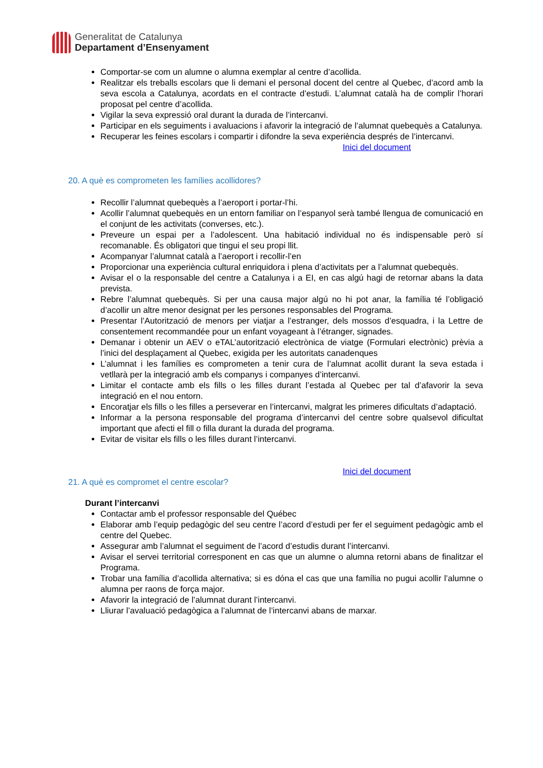Generalitat de Catalunya
Departament d’Ensenyament
Comportar-se com un alumne o alumna exemplar al centre d’acollida.
Realitzar els treballs escolars que li demani el personal docent del centre al Quebec, d’acord amb la seva escola a Catalunya, acordats en el contracte d’estudi. L’alumnat català ha de complir l’horari proposat pel centre d’acollida.
Vigilar la seva expressió oral durant la durada de l’intercanvi.
Participar en els seguiments i avaluacions i afavorir la integració de l’alumnat quebequès a Catalunya.
Recuperar les feines escolars i compartir i difondre la seva experiència després de l’intercanvi.
Inici del document
20. A què es comprometen les famílies acollidores?
Recollir l’alumnat quebequès a l’aeroport i portar-l’hi.
Acollir l’alumnat quebequès en un entorn familiar on l’espanyol serà també llengua de comunicació en el conjunt de les activitats (converses, etc.).
Preveure un espai per a l’adolescent. Una habitació individual no és indispensable però sí recomanable. És obligatori que tingui el seu propi llit.
Acompanyar l’alumnat català a l’aeroport i recollir-l’en
Proporcionar una experiència cultural enriquidora i plena d’activitats per a l’alumnat quebequès.
Avisar el o la responsable del centre a Catalunya i a EI, en cas algú hagi de retornar abans la data prevista.
Rebre l’alumnat quebequès. Si per una causa major algú no hi pot anar, la família té l’obligació d’acollir un altre menor designat per les persones responsables del Programa.
Presentar l’Autorització de menors per viatjar a l’estranger, dels mossos d’esquadra, i la Lettre de consentement recommandée pour un enfant voyageant à l’étranger, signades.
Demanar i obtenir un AEV o eTAL’autorització electrònica de viatge (Formulari electrònic) prèvia a l’inici del desplaçament al Quebec, exigida per les autoritats canadenques
L’alumnat i les famílies es comprometen a tenir cura de l’alumnat acollit durant la seva estada i vetllarà per la integració amb els companys i companyes d’intercanvi.
Limitar el contacte amb els fills o les filles durant l’estada al Quebec per tal d’afavorir la seva integració en el nou entorn.
Encoratjar els fills o les filles a perseverar en l’intercanvi, malgrat les primeres dificultats d’adaptació.
Informar a la persona responsable del programa d’intercanvi del centre sobre qualsevol dificultat important que afecti el fill o filla durant la durada del programa.
Evitar de visitar els fills o les filles durant l’intercanvi.
Inici del document
21. A què es compromet el centre escolar?
Durant l’intercanvi
Contactar amb el professor responsable del Québec
Elaborar amb l’equip pedagògic del seu centre l’acord d’estudi per fer el seguiment pedagògic amb el centre del Quebec.
Assegurar amb l’alumnat el seguiment de l’acord d’estudis durant l’intercanvi.
Avisar el servei territorial corresponent en cas que un alumne o alumna retorni abans de finalitzar el Programa.
Trobar una família d’acollida alternativa; si es dóna el cas que una família no pugui acollir l’alumne o alumna per raons de força major.
Afavorir la integració de l’alumnat durant l’intercanvi.
Lliurar l’avaluació pedagògica a l’alumnat de l’intercanvi abans de marxar.